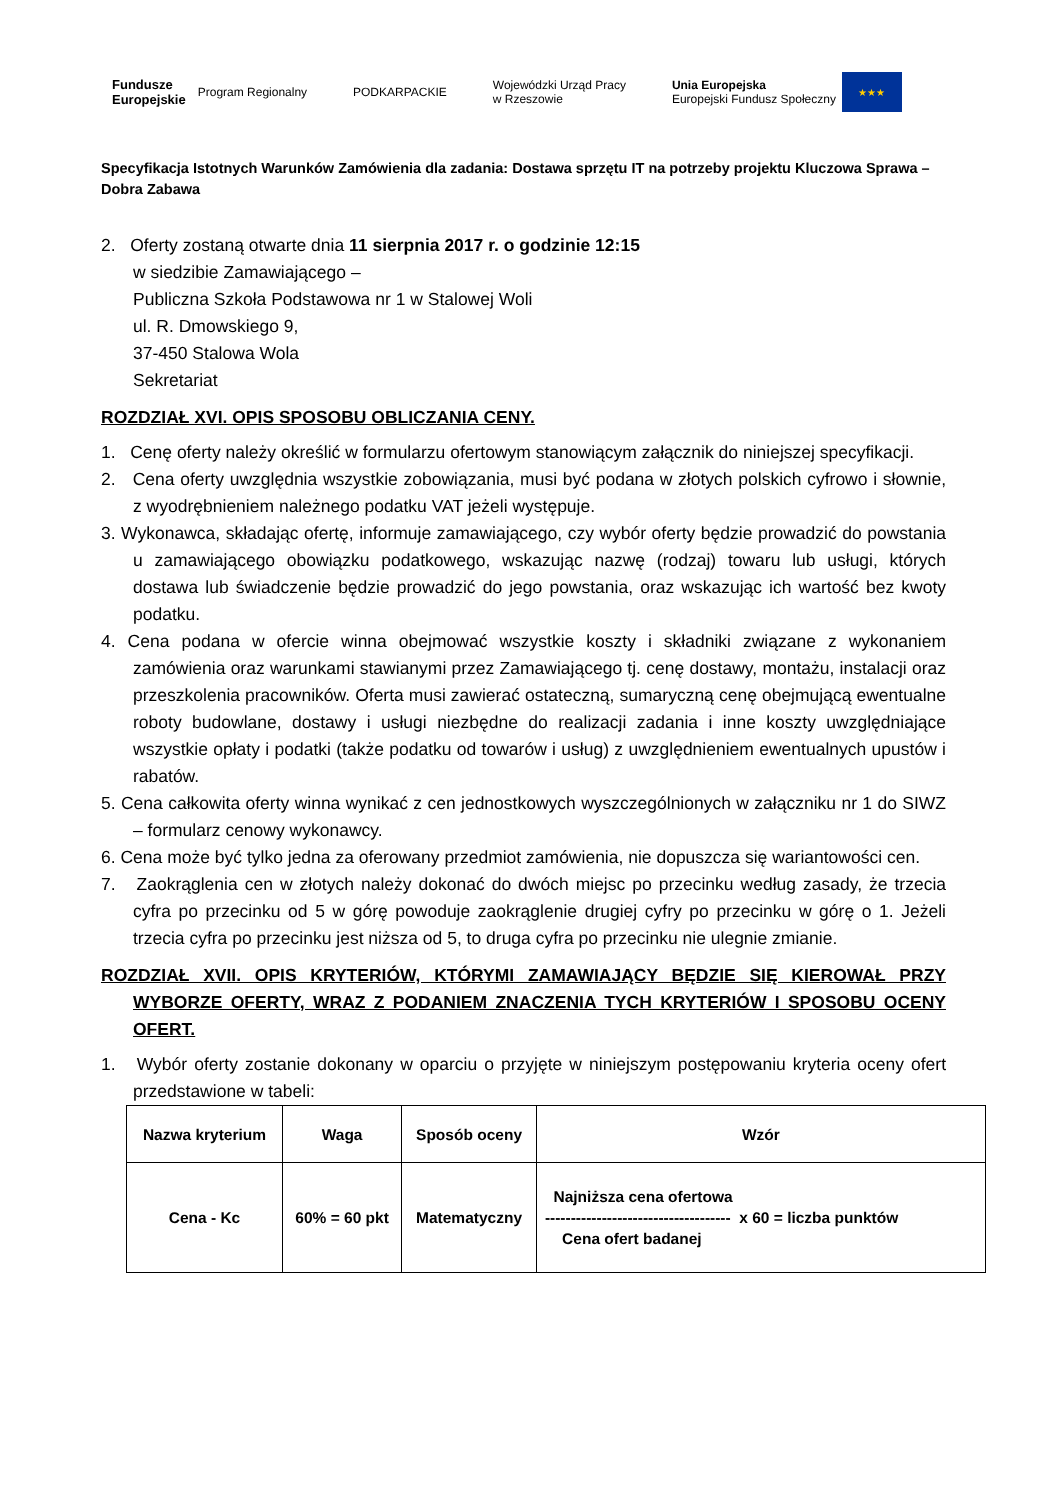Fundusze
Europejskie
Program Regionalny
PODKARPACKIE
Wojewódzki Urząd Pracy
w Rzeszowie
Unia Europejska
Europejski Fundusz Społeczny
★★★
Specyfikacja Istotnych Warunków Zamówienia dla zadania: Dostawa sprzętu IT na potrzeby projektu Kluczowa Sprawa – Dobra Zabawa
2. Oferty zostaną otwarte dnia 11 sierpnia 2017 r. o godzinie 12:15
w siedzibie Zamawiającego –
Publiczna Szkoła Podstawowa nr 1 w Stalowej Woli
ul. R. Dmowskiego 9,
37-450 Stalowa Wola
Sekretariat
ROZDZIAŁ XVI. OPIS SPOSOBU OBLICZANIA CENY.
1. Cenę oferty należy określić w formularzu ofertowym stanowiącym załącznik do niniejszej specyfikacji.
2. Cena oferty uwzględnia wszystkie zobowiązania, musi być podana w złotych polskich cyfrowo i słownie, z wyodrębnieniem należnego podatku VAT jeżeli występuje.
3. Wykonawca, składając ofertę, informuje zamawiającego, czy wybór oferty będzie prowadzić do powstania u zamawiającego obowiązku podatkowego, wskazując nazwę (rodzaj) towaru lub usługi, których dostawa lub świadczenie będzie prowadzić do jego powstania, oraz wskazując ich wartość bez kwoty podatku.
4. Cena podana w ofercie winna obejmować wszystkie koszty i składniki związane z wykonaniem zamówienia oraz warunkami stawianymi przez Zamawiającego tj. cenę dostawy, montażu, instalacji oraz przeszkolenia pracowników. Oferta musi zawierać ostateczną, sumaryczną cenę obejmującą ewentualne roboty budowlane, dostawy i usługi niezbędne do realizacji zadania i inne koszty uwzględniające wszystkie opłaty i podatki (także podatku od towarów i usług) z uwzględnieniem ewentualnych upustów i rabatów.
5. Cena całkowita oferty winna wynikać z cen jednostkowych wyszczególnionych w załączniku nr 1 do SIWZ – formularz cenowy wykonawcy.
6. Cena może być tylko jedna za oferowany przedmiot zamówienia, nie dopuszcza się wariantowości cen.
7. Zaokrąglenia cen w złotych należy dokonać do dwóch miejsc po przecinku według zasady, że trzecia cyfra po przecinku od 5 w górę powoduje zaokrąglenie drugiej cyfry po przecinku w górę o 1. Jeżeli trzecia cyfra po przecinku jest niższa od 5, to druga cyfra po przecinku nie ulegnie zmianie.
ROZDZIAŁ XVII. OPIS KRYTERIÓW, KTÓRYMI ZAMAWIAJĄCY BĘDZIE SIĘ KIEROWAŁ PRZY WYBORZE OFERTY, WRAZ Z PODANIEM ZNACZENIA TYCH KRYTERIÓW I SPOSOBU OCENY OFERT.
1. Wybór oferty zostanie dokonany w oparciu o przyjęte w niniejszym postępowaniu kryteria oceny ofert przedstawione w tabeli:
| Nazwa kryterium | Waga | Sposób oceny | Wzór |
| --- | --- | --- | --- |
| Cena - Kc | 60% = 60 pkt | Matematyczny | Najniższa cena ofertowa ------------------------------------ x 60 = liczba punktów Cena ofert badanej |